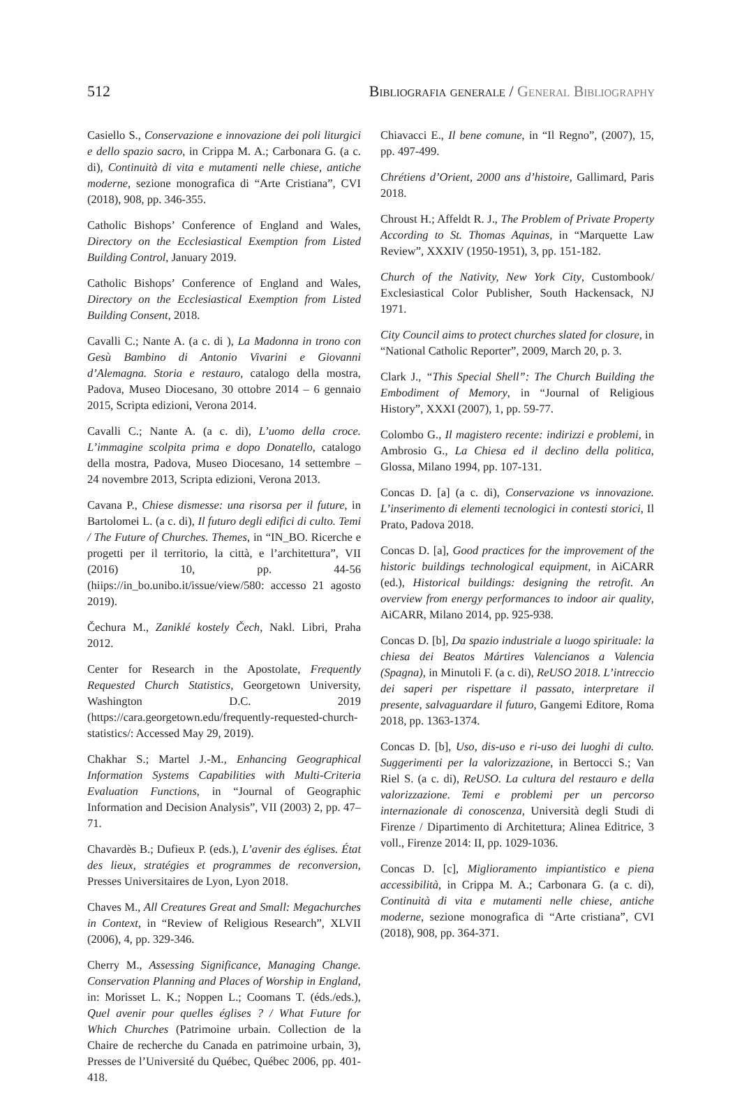512 Bibliografia generale / General Bibliography
Casiello S., Conservazione e innovazione dei poli liturgici e dello spazio sacro, in Crippa M. A.; Carbonara G. (a c. di), Continuità di vita e mutamenti nelle chiese, antiche moderne, sezione monografica di “Arte Cristiana”, CVI (2018), 908, pp. 346-355.
Catholic Bishops’ Conference of England and Wales, Directory on the Ecclesiastical Exemption from Listed Building Control, January 2019.
Catholic Bishops’ Conference of England and Wales, Directory on the Ecclesiastical Exemption from Listed Building Consent, 2018.
Cavalli C.; Nante A. (a c. di ), La Madonna in trono con Gesù Bambino di Antonio Vivarini e Giovanni d’Alemagna. Storia e restauro, catalogo della mostra, Padova, Museo Diocesano, 30 ottobre 2014 – 6 gennaio 2015, Scripta edizioni, Verona 2014.
Cavalli C.; Nante A. (a c. di), L’uomo della croce. L’immagine scolpita prima e dopo Donatello, catalogo della mostra, Padova, Museo Diocesano, 14 settembre – 24 novembre 2013, Scripta edizioni, Verona 2013.
Cavana P., Chiese dismesse: una risorsa per il future, in Bartolomei L. (a c. di), Il futuro degli edifici di culto. Temi / The Future of Churches. Themes, in “IN_BO. Ricerche e progetti per il territorio, la città, e l’architettura”, VII (2016) 10, pp. 44-56 (hiips://in_bo.unibo.it/issue/view/580: accesso 21 agosto 2019).
Čechura M., Zaniklé kostely Čech, Nakl. Libri, Praha 2012.
Center for Research in the Apostolate, Frequently Requested Church Statistics, Georgetown University, Washington D.C. 2019 (https://cara.georgetown.edu/frequently-requested-church-statistics/: Accessed May 29, 2019).
Chakhar S.; Martel J.-M., Enhancing Geographical Information Systems Capabilities with Multi-Criteria Evaluation Functions, in “Journal of Geographic Information and Decision Analysis”, VII (2003) 2, pp. 47–71.
Chavardès B.; Dufieux P. (eds.), L’avenir des églises. État des lieux, stratégies et programmes de reconversion, Presses Universitaires de Lyon, Lyon 2018.
Chaves M., All Creatures Great and Small: Megachurches in Context, in “Review of Religious Research”, XLVII (2006), 4, pp. 329-346.
Cherry M., Assessing Significance, Managing Change. Conservation Planning and Places of Worship in England, in: Morisset L. K.; Noppen L.; Coomans T. (éds./eds.), Quel avenir pour quelles églises ? / What Future for Which Churches (Patrimoine urbain. Collection de la Chaire de recherche du Canada en patrimoine urbain, 3), Presses de l’Université du Québec, Québec 2006, pp. 401-418.
Chiavacci E., Il bene comune, in “Il Regno”, (2007), 15, pp. 497-499.
Chrétiens d’Orient, 2000 ans d’histoire, Gallimard, Paris 2018.
Chroust H.; Affeldt R. J., The Problem of Private Property According to St. Thomas Aquinas, in “Marquette Law Review”, XXXIV (1950-1951), 3, pp. 151-182.
Church of the Nativity, New York City, Custombook/ Exclesiastical Color Publisher, South Hackensack, NJ 1971.
City Council aims to protect churches slated for closure, in “National Catholic Reporter”, 2009, March 20, p. 3.
Clark J., “This Special Shell”: The Church Building the Embodiment of Memory, in “Journal of Religious History”, XXXI (2007), 1, pp. 59-77.
Colombo G., Il magistero recente: indirizzi e problemi, in Ambrosio G., La Chiesa ed il declino della politica, Glossa, Milano 1994, pp. 107-131.
Concas D. [a] (a c. di), Conservazione vs innovazione. L’inserimento di elementi tecnologici in contesti storici, Il Prato, Padova 2018.
Concas D. [a], Good practices for the improvement of the historic buildings technological equipment, in AiCARR (ed.), Historical buildings: designing the retrofit. An overview from energy performances to indoor air quality, AiCARR, Milano 2014, pp. 925-938.
Concas D. [b], Da spazio industriale a luogo spirituale: la chiesa dei Beatos Mártires Valencianos a Valencia (Spagna), in Minutoli F. (a c. di), ReUSO 2018. L’intreccio dei saperi per rispettare il passato, interpretare il presente, salvaguardare il futuro, Gangemi Editore, Roma 2018, pp. 1363-1374.
Concas D. [b], Uso, dis-uso e ri-uso dei luoghi di culto. Suggerimenti per la valorizzazione, in Bertocci S.; Van Riel S. (a c. di), ReUSO. La cultura del restauro e della valorizzazione. Temi e problemi per un percorso internazionale di conoscenza, Università degli Studi di Firenze / Dipartimento di Architettura; Alinea Editrice, 3 voll., Firenze 2014: II, pp. 1029-1036.
Concas D. [c], Miglioramento impiantistico e piena accessibilità, in Crippa M. A.; Carbonara G. (a c. di), Continuità di vita e mutamenti nelle chiese, antiche moderne, sezione monografica di “Arte cristiana”, CVI (2018), 908, pp. 364-371.